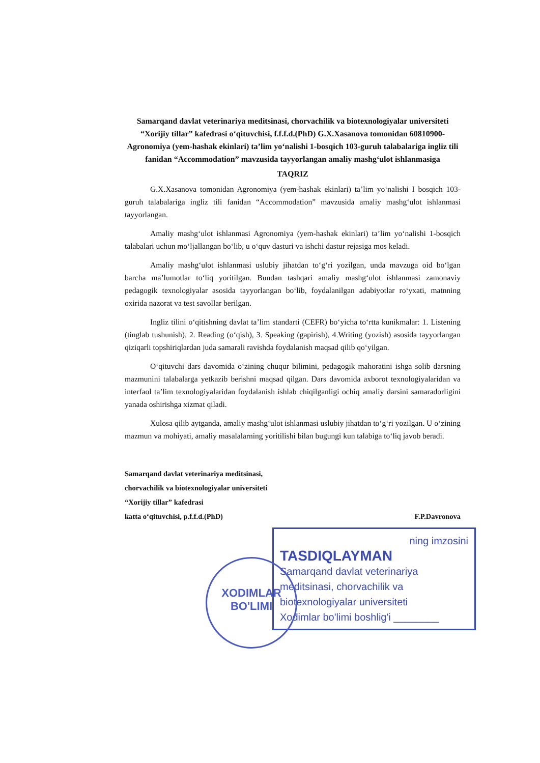Samarqand davlat veterinariya meditsinasi, chorvachilik va biotexnologiyalar universiteti “Xorijiy tillar” kafedrasi o‘qituvchisi, f.f.f.d.(PhD) G.X.Xasanova tomonidan 60810900-Agronomiya (yem-hashak ekinlari) ta’lim yo‘nalishi 1-bosqich 103-guruh talabalariga ingliz tili fanidan “Accommodation” mavzusida tayyorlangan amaliy mashg‘ulot ishlanmasiga
TAQRIZ
G.X.Xasanova tomonidan Agronomiya (yem-hashak ekinlari) ta’lim yo‘nalishi I bosqich 103-guruh talabalariga ingliz tili fanidan “Accommodation” mavzusida amaliy mashg‘ulot ishlanmasi tayyorlangan.
Amaliy mashg‘ulot ishlanmasi Agronomiya (yem-hashak ekinlari) ta’lim yo‘nalishi 1-bosqich talabalari uchun mo‘ljallangan bo‘lib, u o‘quv dasturi va ishchi dastur rejasiga mos keladi.
Amaliy mashg‘ulot ishlanmasi uslubiy jihatdan to‘g‘ri yozilgan, unda mavzuga oid bo‘lgan barcha ma’lumotlar to‘liq yoritilgan. Bundan tashqari amaliy mashg‘ulot ishlanmasi zamonaviy pedagogik texnologiyalar asosida tayyorlangan bo‘lib, foydalanilgan adabiyotlar ro‘yxati, matnning oxirida nazorat va test savollar berilgan.
Ingliz tilini o‘qitishning davlat ta’lim standarti (CEFR) bo‘yicha to‘rtta kunikmalar: 1. Listening (tinglab tushunish), 2. Reading (o‘qish), 3. Speaking (gapirish), 4.Writing (yozish) asosida tayyorlangan qiziqarli topshiriqlardan juda samarali ravishda foydalanish maqsad qilib qo‘yilgan.
O‘qituvchi dars davomida o‘zining chuqur bilimini, pedagogik mahoratini ishga solib darsning mazmunini talabalarga yetkazib berishni maqsad qilgan. Dars davomida axborot texnologiyalaridan va interfaol ta’lim texnologiyalaridan foydalanish ishlab chiqilganligi ochiq amaliy darsini samaradorligini yanada oshirishga xizmat qiladi.
Xulosa qilib aytganda, amaliy mashg‘ulot ishlanmasi uslubiy jihatdan to‘g‘ri yozilgan. U o‘zining mazmun va mohiyati, amaliy masalalarning yoritilishi bilan bugungi kun talabiga to‘liq javob beradi.
Samarqand davlat veterinariya meditsinasi,
chorvachilik va biotexnologiyalar universiteti
“Xorijiy tillar” kafedrasi
katta o‘qituvchisi, p.f.f.d.(PhD) F.P.Davronova
ning imzosini
TASDIQLAYMAN
Samarqand davlat veterinariya meditsinasi, chorvachilik va biotexnologiyalar universiteti
Xodimlar bo'limi boshlig'i ________
XODIMLAR
BO'LIMI